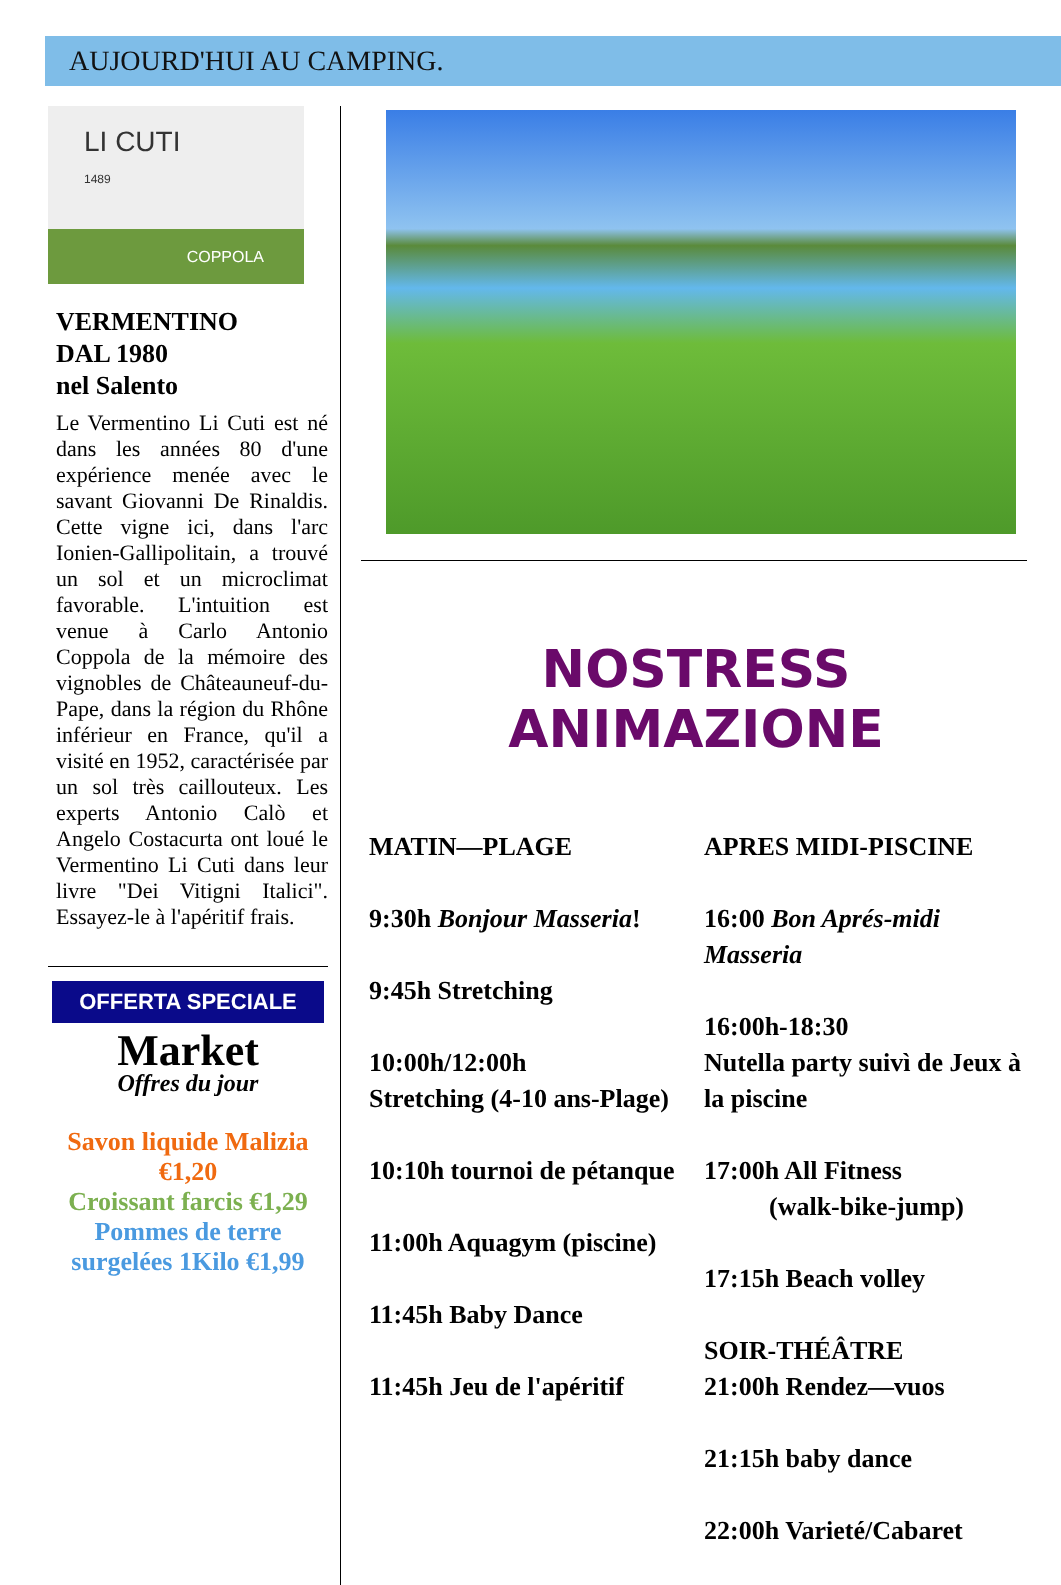AUJOURD'HUI AU CAMPING.
LI CUTI
1489
COPPOLA
VERMENTINO
DAL 1980
nel Salento
Le Vermentino Li Cuti est né dans les années 80 d'une expérience menée avec le savant Giovanni De Rinaldis. Cette vigne ici, dans l'arc Ionien-Gallipolitain, a trouvé un sol et un microclimat favorable. L'intuition est venue à Carlo Antonio Coppola de la mémoire des vignobles de Châteauneuf-du-Pape, dans la région du Rhône inférieur en France, qu'il a visité en 1952, caractérisée par un sol très caillouteux. Les experts Antonio Calò et Angelo Costacurta ont loué le Vermentino Li Cuti dans leur livre "Dei Vitigni Italici". Essayez-le à l'apéritif frais.
OFFERTA SPECIALE
Market
Offres du jour
Savon liquide Malizia €1,20
Croissant farcis €1,29
Pommes de terre surgelées 1Kilo €1,99
NOSTRESS ANIMAZIONE
MATIN—PLAGE
9:30h Bonjour Masseria!
9:45h Stretching
10:00h/12:00h
Stretching (4-10 ans-Plage)
10:10h tournoi de pétanque
11:00h Aquagym (piscine)
11:45h Baby Dance
11:45h Jeu de l'apéritif
APRES MIDI-PISCINE
16:00 Bon Aprés-midi Masseria
16:00h-18:30
Nutella party suivì de Jeux à la piscine
17:00h All Fitness
(walk-bike-jump)
17:15h Beach volley
SOIR-THÉÂTRE
21:00h Rendez—vuos
21:15h baby dance
22:00h Varieté/Cabaret